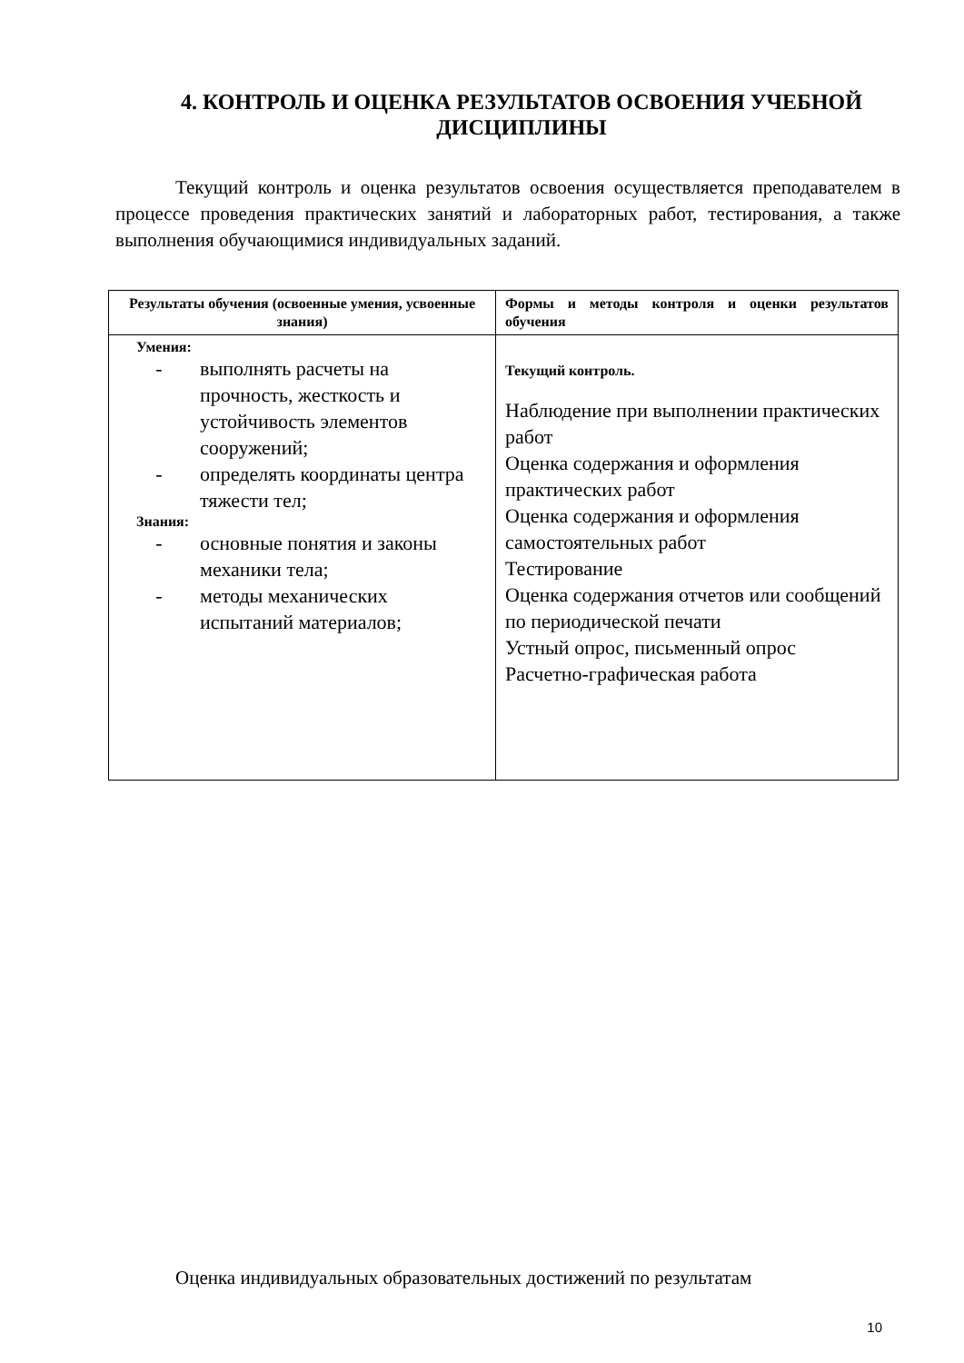4. КОНТРОЛЬ И ОЦЕНКА РЕЗУЛЬТАТОВ ОСВОЕНИЯ УЧЕБНОЙ ДИСЦИПЛИНЫ
Текущий контроль и оценка результатов освоения осуществляется преподавателем в процессе проведения практических занятий и лабораторных работ, тестирования, а также выполнения обучающимися индивидуальных заданий.
| Результаты обучения (освоенные умения, усвоенные знания) | Формы и методы контроля и оценки результатов обучения |
| --- | --- |
| Умения: - выполнять расчеты на прочность, жесткость и устойчивость элементов сооружений; - определять координаты центра тяжести тел; Знания: - основные понятия и законы механики тела; - методы механических испытаний материалов; | Текущий контроль. Наблюдение при выполнении практических работ Оценка содержания и оформления практических работ Оценка содержания и оформления самостоятельных работ Тестирование Оценка содержания отчетов или сообщений по периодической печати Устный опрос, письменный опрос Расчетно-графическая работа |
Оценка индивидуальных образовательных достижений по результатам
10